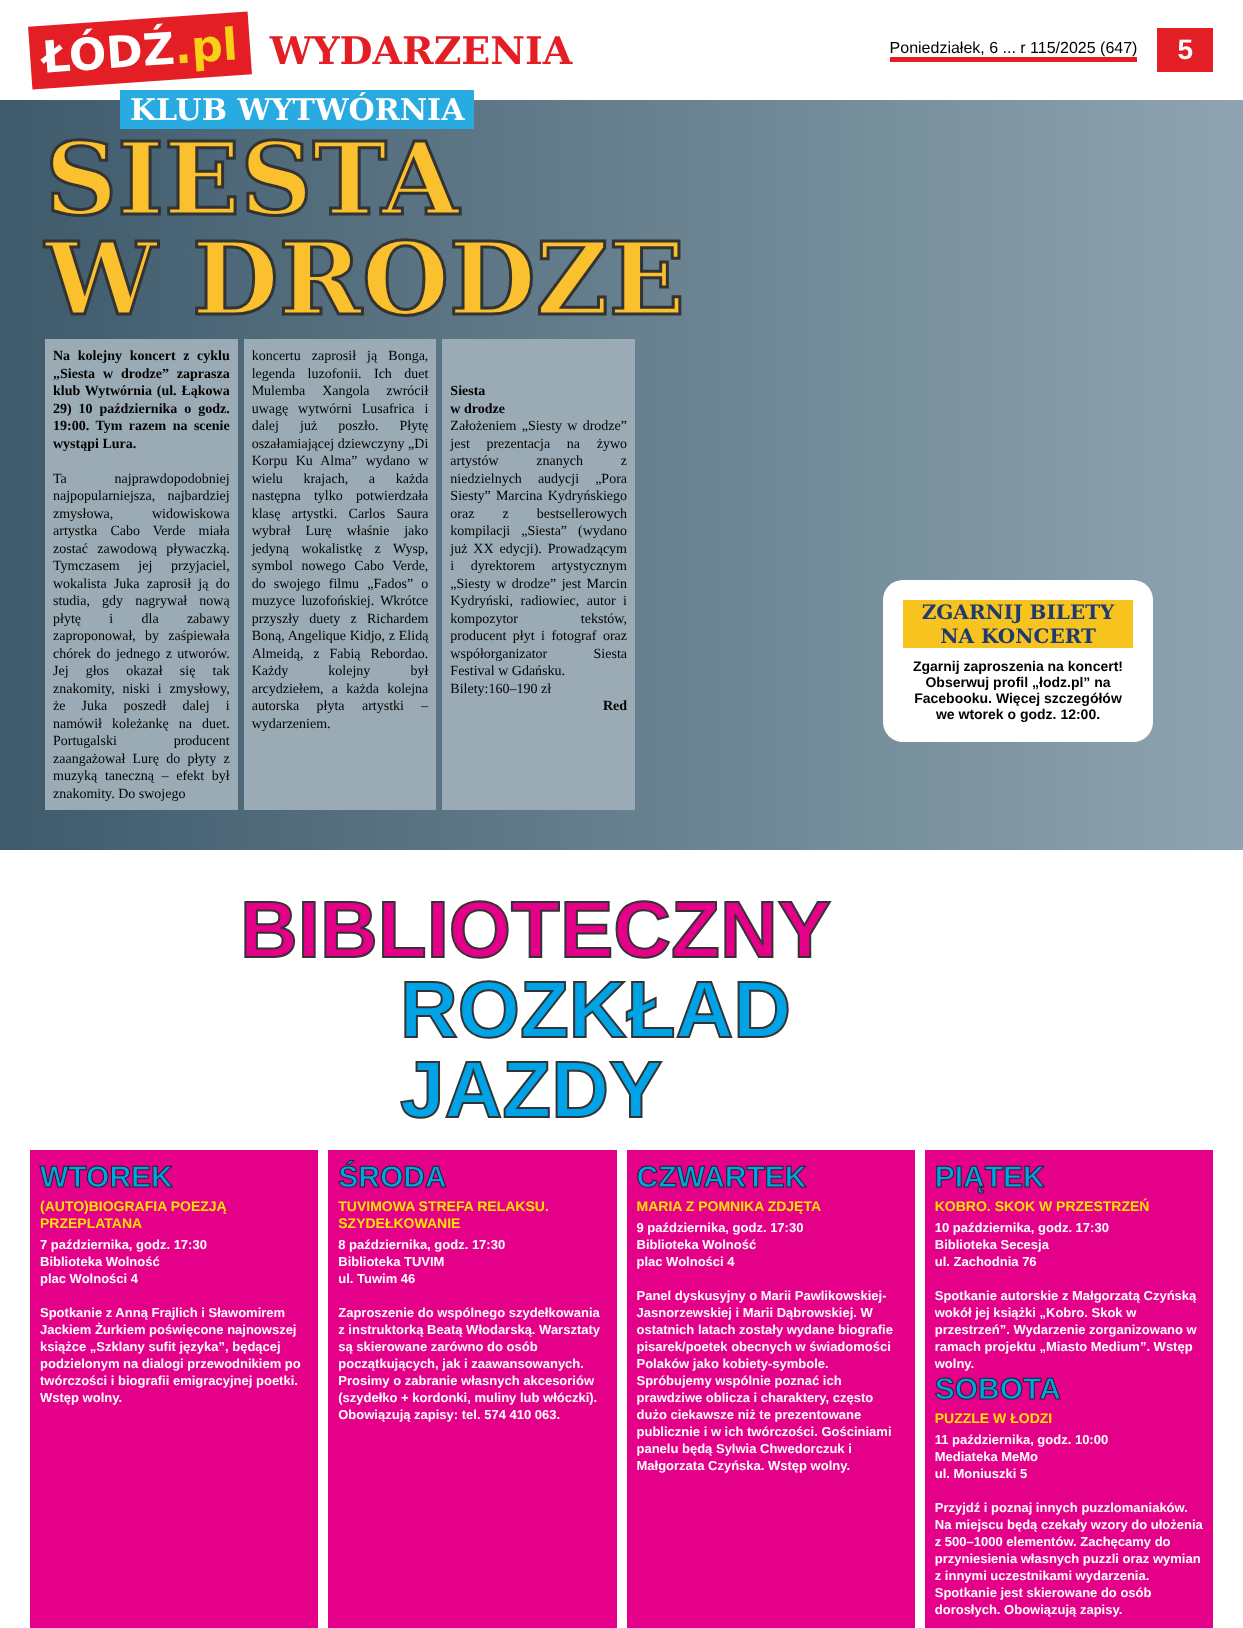ŁÓDŹ.pl
WYDARZENIA
Poniedziałek, 6 ... r 115/2025 (647)
5
KLUB WYTWÓRNIA
SIESTA
W DRODZE
Na kolejny koncert z cyklu „Siesta w drodze” zaprasza klub Wytwórnia (ul. Łąkowa 29) 10 października o godz. 19:00. Tym razem na scenie wystąpi Lura.
Ta najprawdopodobniej najpopularniejsza, najbardziej zmysłowa, widowiskowa artystka Cabo Verde miała zostać zawodową pływaczką. Tymczasem jej przyjaciel, wokalista Juka zaprosił ją do studia, gdy nagrywał nową płytę i dla zabawy zaproponował, by zaśpiewała chórek do jednego z utworów. Jej głos okazał się tak znakomity, niski i zmysłowy, że Juka poszedł dalej i namówił koleżankę na duet. Portugalski producent zaangażował Lurę do płyty z muzyką taneczną – efekt był znakomity. Do swojego
koncertu zaprosił ją Bonga, legenda luzofonii. Ich duet Mulemba Xangola zwrócił uwagę wytwórni Lusafrica i dalej już poszło. Płytę oszałamiającej dziewczyny „Di Korpu Ku Alma” wydano w wielu krajach, a każda następna tylko potwierdzała klasę artystki. Carlos Saura wybrał Lurę właśnie jako jedyną wokalistkę z Wysp, symbol nowego Cabo Verde, do swojego filmu „Fados” o muzyce luzofońskiej. Wkrótce przyszły duety z Richardem Boną, Angelique Kidjo, z Elidą Almeidą, z Fabią Rebordao. Każdy kolejny był arcydziełem, a każda kolejna autorska płyta artystki – wydarzeniem.
Siesta
w drodze
Założeniem „Siesty w drodze” jest prezentacja na żywo artystów znanych z niedzielnych audycji „Pora Siesty” Marcina Kydryńskiego oraz z bestsellerowych kompilacji „Siesta” (wydano już XX edycji). Prowadzącym i dyrektorem artystycznym „Siesty w drodze” jest Marcin Kydryński, radiowiec, autor i kompozytor tekstów, producent płyt i fotograf oraz współorganizator Siesta Festival w Gdańsku.
Bilety:160–190 zł
Red
ZGARNIJ BILETY NA KONCERT
Zgarnij zaproszenia na koncert! Obserwuj profil „łodz.pl” na Facebooku. Więcej szczegółów we wtorek o godz. 12:00.
BIBLIOTECZNY
ROZKŁAD
JAZDY
WTOREK
(AUTO)BIOGRAFIA POEZJĄ PRZEPLATANA
7 października, godz. 17:30
Biblioteka Wolność
plac Wolności 4
Spotkanie z Anną Frajlich i Sławomirem Jackiem Żurkiem poświęcone najnowszej książce „Szklany sufit języka”, będącej podzielonym na dialogi przewodnikiem po twórczości i biografii emigracyjnej poetki. Wstęp wolny.
ŚRODA
TUVIMOWA STREFA RELAKSU. SZYDEŁKOWANIE
8 października, godz. 17:30
Biblioteka TUVIM
ul. Tuwim 46
Zaproszenie do wspólnego szydełkowania z instruktorką Beatą Włodarską. Warsztaty są skierowane zarówno do osób początkujących, jak i zaawansowanych. Prosimy o zabranie własnych akcesoriów (szydełko + kordonki, muliny lub włóczki). Obowiązują zapisy: tel. 574 410 063.
CZWARTEK
MARIA Z POMNIKA ZDJĘTA
9 października, godz. 17:30
Biblioteka Wolność
plac Wolności 4
Panel dyskusyjny o Marii Pawlikowskiej-Jasnorzewskiej i Marii Dąbrowskiej. W ostatnich latach zostały wydane biografie pisarek/poetek obecnych w świadomości Polaków jako kobiety-symbole. Spróbujemy wspólnie poznać ich prawdziwe oblicza i charaktery, często dużo ciekawsze niż te prezentowane publicznie i w ich twórczości. Gościniami panelu będą Sylwia Chwedorczuk i Małgorzata Czyńska. Wstęp wolny.
PIĄTEK
KOBRO. SKOK W PRZESTRZEŃ
10 października, godz. 17:30
Biblioteka Secesja
ul. Zachodnia 76
Spotkanie autorskie z Małgorzatą Czyńską wokół jej książki „Kobro. Skok w przestrzeń”. Wydarzenie zorganizowano w ramach projektu „Miasto Medium”. Wstęp wolny.
SOBOTA
PUZZLE W ŁODZI
11 października, godz. 10:00
Mediateka MeMo
ul. Moniuszki 5
Przyjdź i poznaj innych puzzlomaniaków. Na miejscu będą czekały wzory do ułożenia z 500–1000 elementów. Zachęcamy do przyniesienia własnych puzzli oraz wymian z innymi uczestnikami wydarzenia. Spotkanie jest skierowane do osób dorosłych. Obowiązują zapisy.